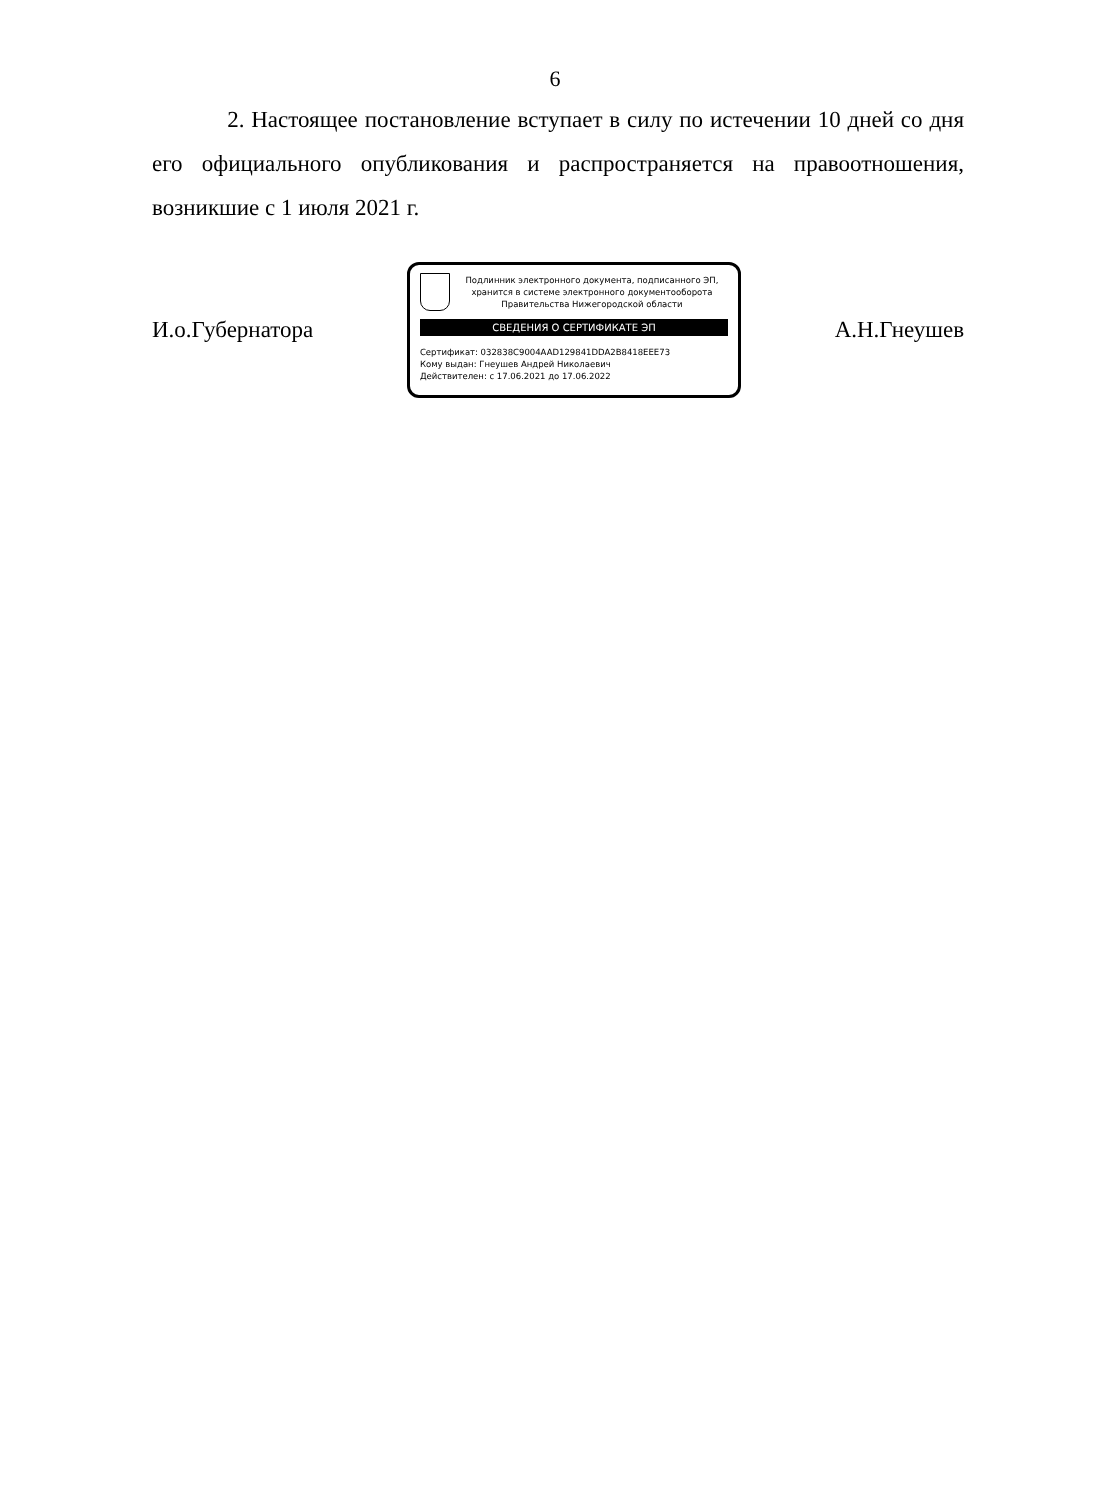6
2. Настоящее постановление вступает в силу по истечении 10 дней со дня его официального опубликования и распространяется на правоотношения, возникшие с 1 июля 2021 г.
И.о.Губернатора
Подлинник электронного документа, подписанного ЭП, хранится в системе электронного документооборота Правительства Нижегородской области
СВЕДЕНИЯ О СЕРТИФИКАТЕ ЭП
Сертификат: 032838C9004AAD129841DDA2B8418EEE73
Кому выдан: Гнеушев Андрей Николаевич
Действителен: с 17.06.2021 до 17.06.2022
А.Н.Гнеушев